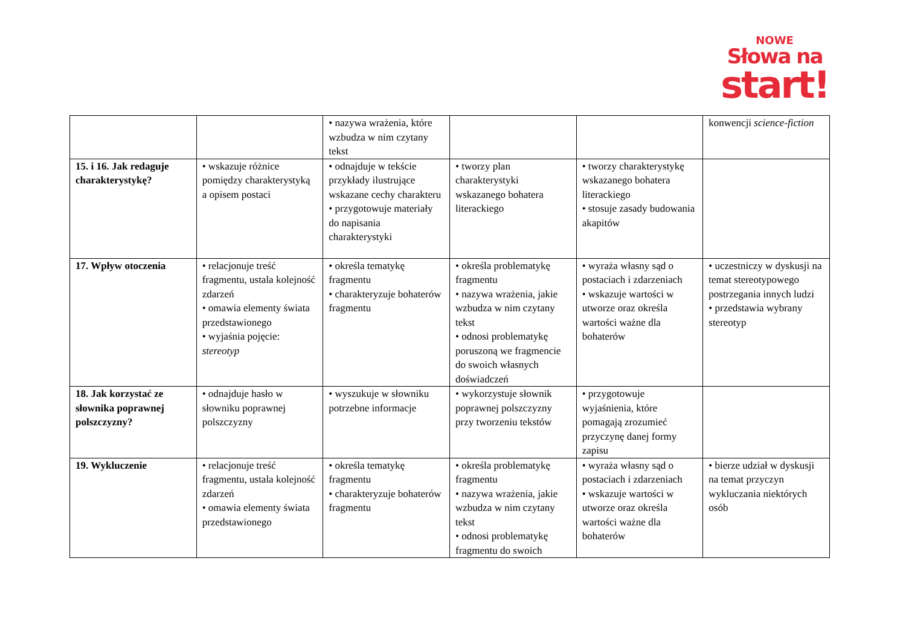NOWE
Słowa na
start!
| | | • nazywa wrażenia, które wzbudza w nim czytany tekst | | | konwencji science-fiction |
| 15. i 16. Jak redaguje charakterystykę? | • wskazuje różnice pomiędzy charakterystyką a opisem postaci | • odnajduje w tekście przykłady ilustrujące wskazane cechy charakteru • przygotowuje materiały do napisania charakterystyki | • tworzy plan charakterystyki wskazanego bohatera literackiego | • tworzy charakterystykę wskazanego bohatera literackiego • stosuje zasady budowania akapitów | |
| 17. Wpływ otoczenia | • relacjonuje treść fragmentu, ustala kolejność zdarzeń • omawia elementy świata przedstawionego • wyjaśnia pojęcie: stereotyp | • określa tematykę fragmentu • charakteryzuje bohaterów fragmentu | • określa problematykę fragmentu • nazywa wrażenia, jakie wzbudza w nim czytany tekst • odnosi problematykę poruszoną we fragmencie do swoich własnych doświadczeń | • wyraża własny sąd o postaciach i zdarzeniach • wskazuje wartości w utworze oraz określa wartości ważne dla bohaterów | • uczestniczy w dyskusji na temat stereotypowego postrzegania innych ludzi • przedstawia wybrany stereotyp |
| 18. Jak korzystać ze słownika poprawnej polszczyzny? | • odnajduje hasło w słowniku poprawnej polszczyzny | • wyszukuje w słowniku potrzebne informacje | • wykorzystuje słownik poprawnej polszczyzny przy tworzeniu tekstów | • przygotowuje wyjaśnienia, które pomagają zrozumieć przyczynę danej formy zapisu | |
| 19. Wykluczenie | • relacjonuje treść fragmentu, ustala kolejność zdarzeń • omawia elementy świata przedstawionego | • określa tematykę fragmentu • charakteryzuje bohaterów fragmentu | • określa problematykę fragmentu • nazywa wrażenia, jakie wzbudza w nim czytany tekst • odnosi problematykę fragmentu do swoich | • wyraża własny sąd o postaciach i zdarzeniach • wskazuje wartości w utworze oraz określa wartości ważne dla bohaterów | • bierze udział w dyskusji na temat przyczyn wykluczania niektórych osób |